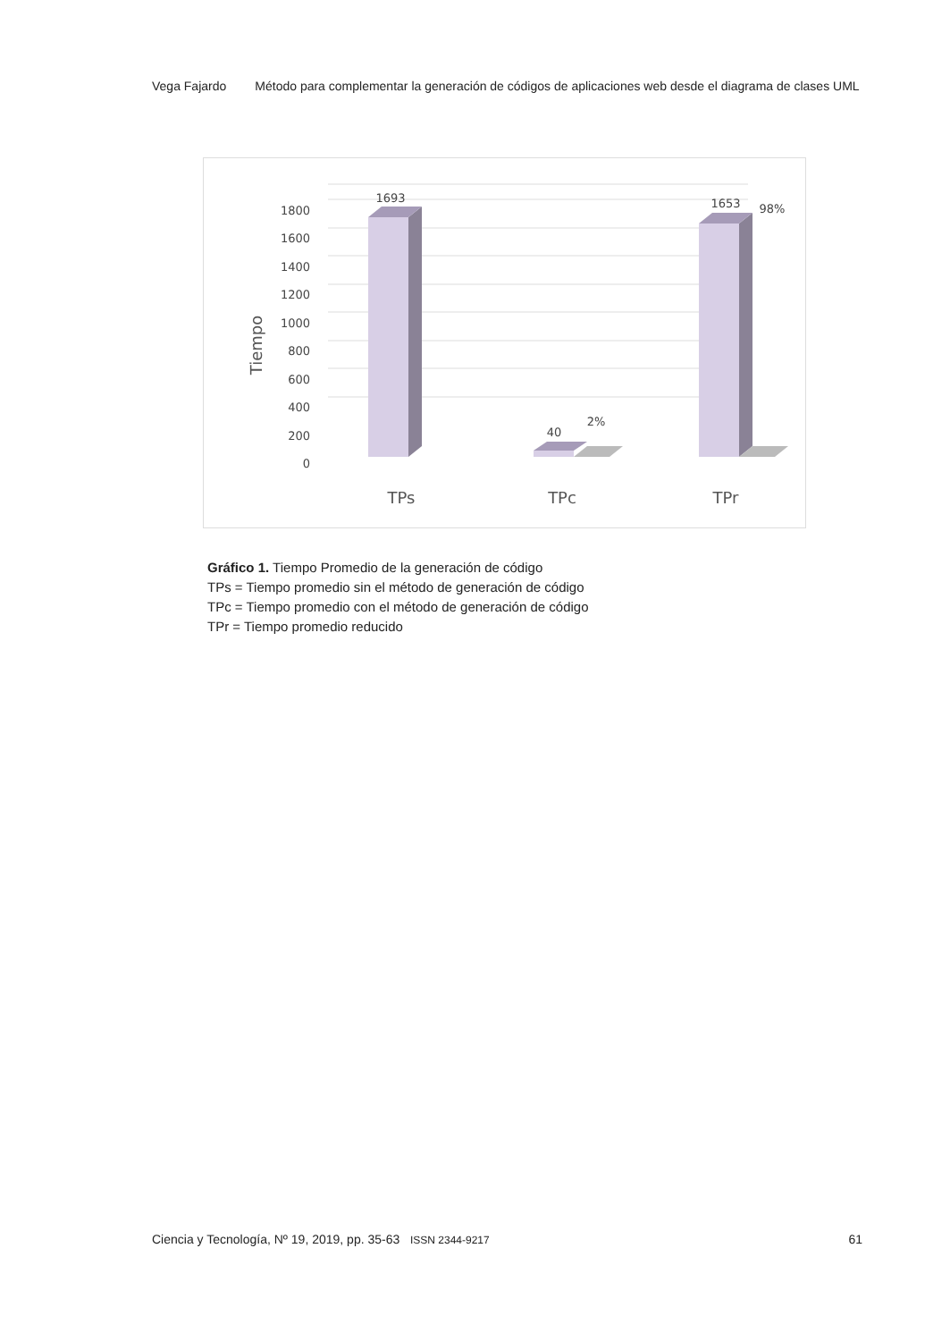Vega Fajardo Método para complementar la generación de códigos de aplicaciones web desde el diagrama de clases UML
0
200
400
600
800
1000
1200
1400
1600
1800
Tiempo
1693
40
2%
1653
98%
TPs
TPc
TPr
Gráfico 1. Tiempo Promedio de la generación de código
TPs = Tiempo promedio sin el método de generación de código
TPc = Tiempo promedio con el método de generación de código
TPr = Tiempo promedio reducido
Ciencia y Tecnología, Nº 19, 2019, pp. 35-63 ISSN 2344-9217 61